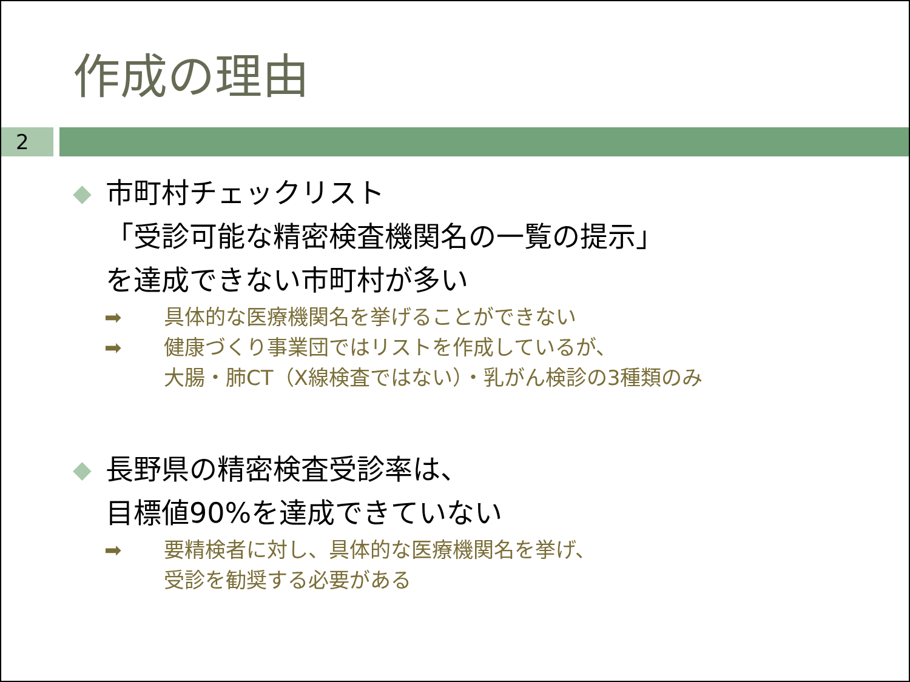作成の理由
2
◆
市町村チェックリスト
「受診可能な精密検査機関名の一覧の提示」
を達成できない市町村が多い
➡ 具体的な医療機関名を挙げることができない
➡ 健康づくり事業団ではリストを作成しているが、
大腸・肺CT（X線検査ではない）・乳がん検診の3種類のみ
◆
長野県の精密検査受診率は、
目標値90%を達成できていない
➡ 要精検者に対し、具体的な医療機関名を挙げ、
受診を勧奨する必要がある